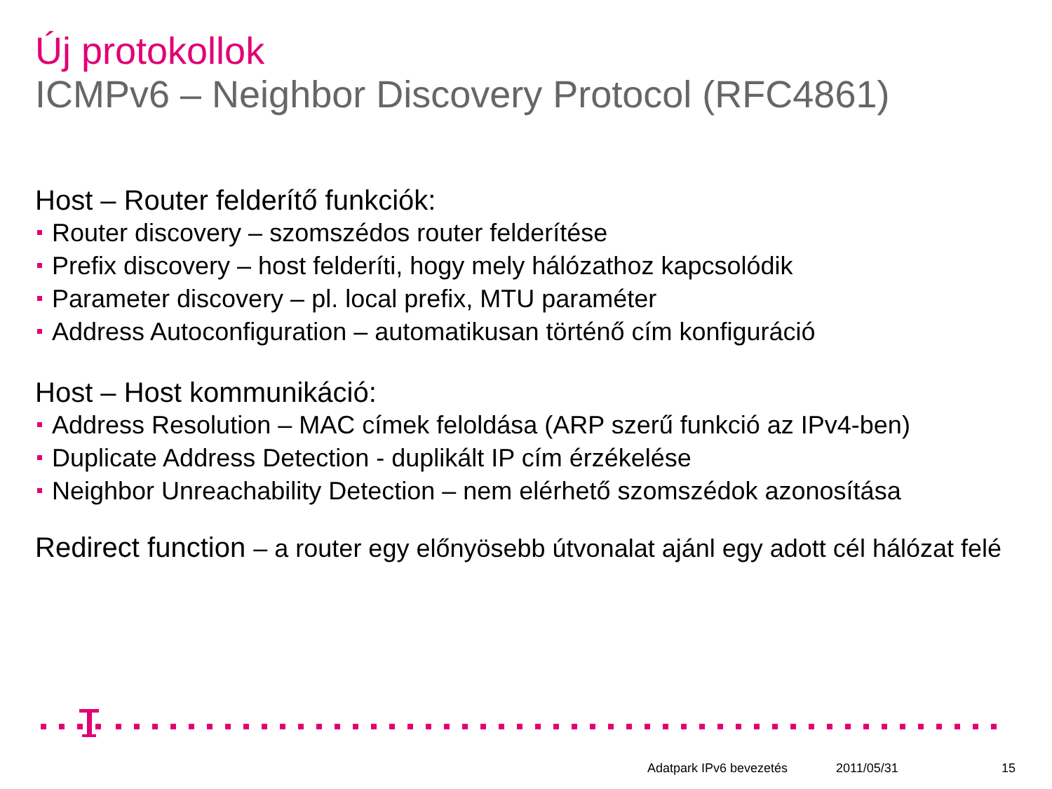Új protokollok
ICMPv6 – Neighbor Discovery Protocol (RFC4861)
Host – Router felderítő funkciók:
Router discovery – szomszédos router felderítése
Prefix discovery – host felderíti, hogy mely hálózathoz kapcsolódik
Parameter discovery – pl. local prefix, MTU paraméter
Address Autoconfiguration – automatikusan történő cím konfiguráció
Host – Host kommunikáció:
Address Resolution – MAC címek feloldása (ARP szerű funkció az IPv4-ben)
Duplicate Address Detection - duplikált IP cím érzékelése
Neighbor Unreachability Detection – nem elérhető szomszédok azonosítása
Redirect function – a router egy előnyösebb útvonalat ajánl egy adott cél hálózat felé
Adatpark IPv6 bevezetés 2011/05/31 15